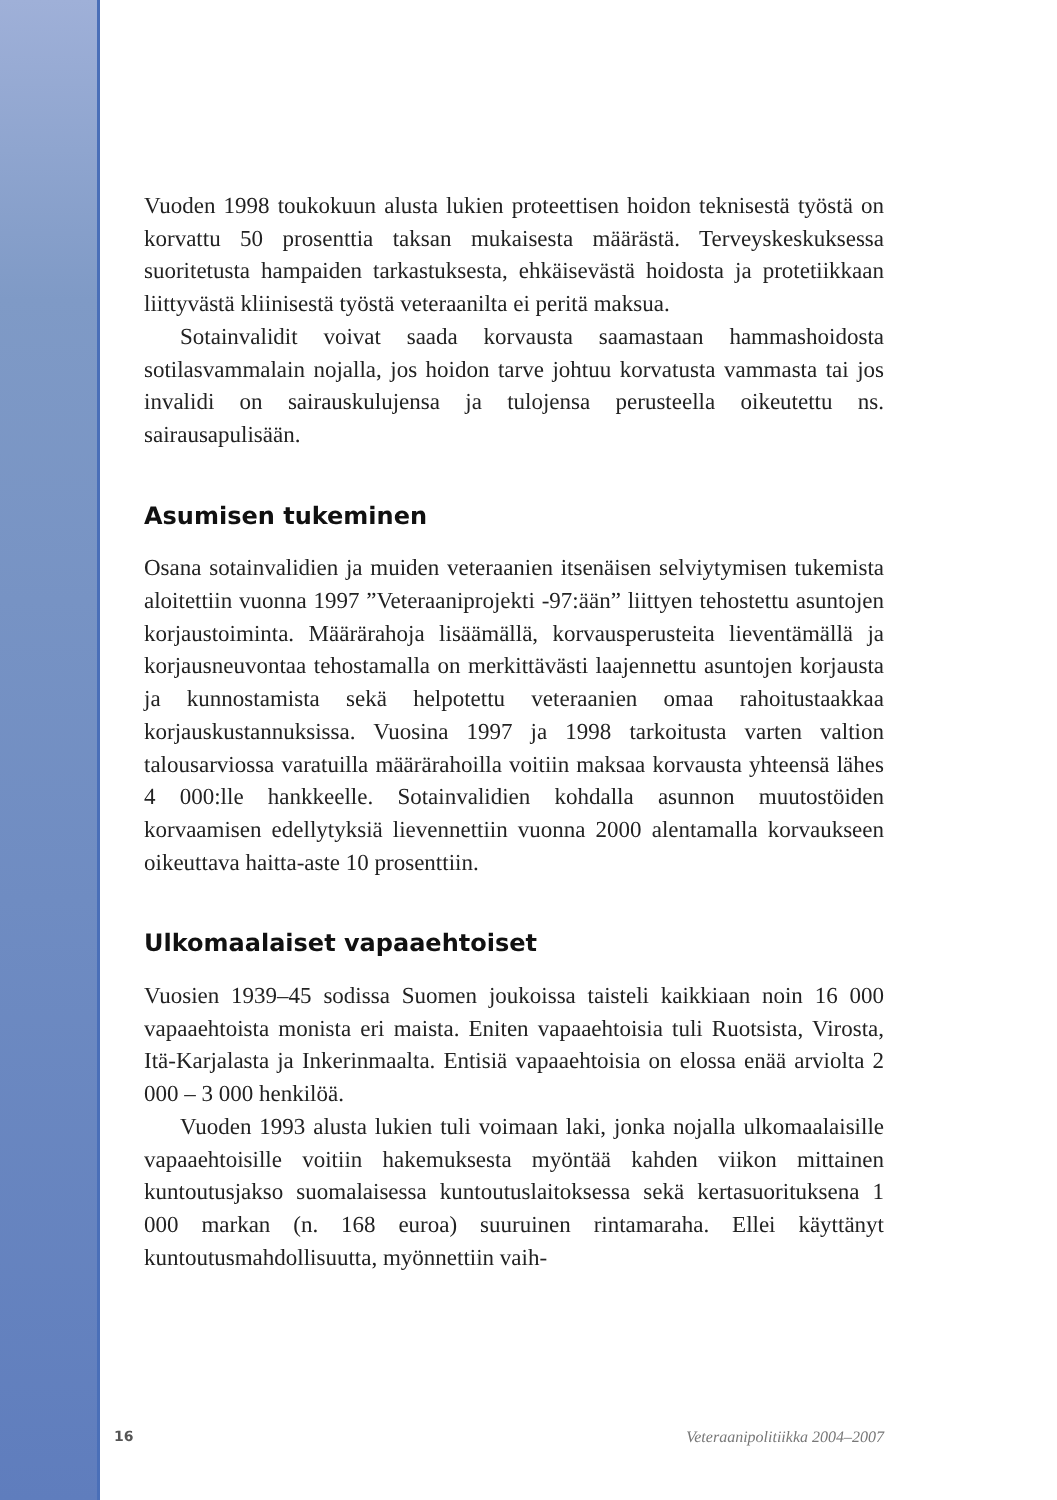Vuoden 1998 toukokuun alusta lukien proteettisen hoidon teknisestä työstä on korvattu 50 prosenttia taksan mukaisesta määrästä. Terveyskeskuksessa suoritetusta hampaiden tarkastuksesta, ehkäisevästä hoidosta ja protetiikkaan liittyvästä kliinisestä työstä veteraanilta ei peritä maksua.
Sotainvalidit voivat saada korvausta saamastaan hammashoidosta sotilasvammalain nojalla, jos hoidon tarve johtuu korvatusta vammasta tai jos invalidi on sairauskulujensa ja tulojensa perusteella oikeutettu ns. sairausapulisään.
Asumisen tukeminen
Osana sotainvalidien ja muiden veteraanien itsenäisen selviytymisen tukemista aloitettiin vuonna 1997 ”Veteraaniprojekti -97:ään” liittyen tehostettu asuntojen korjaustoiminta. Määrärahoja lisäämällä, korvausperusteita lieventämällä ja korjausneuvontaa tehostamalla on merkittävästi laajennettu asuntojen korjausta ja kunnostamista sekä helpotettu veteraanien omaa rahoitustaakkaa korjauskustannuksissa. Vuosina 1997 ja 1998 tarkoitusta varten valtion talousarviossa varatuilla määrärahoilla voitiin maksaa korvausta yhteensä lähes 4 000:lle hankkeelle. Sotainvalidien kohdalla asunnon muutostöiden korvaamisen edellytyksiä lievennettiin vuonna 2000 alentamalla korvaukseen oikeuttava haitta-aste 10 prosenttiin.
Ulkomaalaiset vapaaehtoiset
Vuosien 1939–45 sodissa Suomen joukoissa taisteli kaikkiaan noin 16 000 vapaaehtoista monista eri maista. Eniten vapaaehtoisia tuli Ruotsista, Virosta, Itä-Karjalasta ja Inkerinmaalta. Entisiä vapaaehtoisia on elossa enää arviolta 2 000 – 3 000 henkilöä.
Vuoden 1993 alusta lukien tuli voimaan laki, jonka nojalla ulkomaalaisille vapaaehtoisille voitiin hakemuksesta myöntää kahden viikon mittainen kuntoutusjakso suomalaisessa kuntoutuslaitoksessa sekä kertasuorituksena 1 000 markan (n. 168 euroa) suuruinen rintamaraha. Ellei käyttänyt kuntoutusmahdollisuutta, myönnettiin vaih-
16 Veteraanipolitiikka 2004–2007